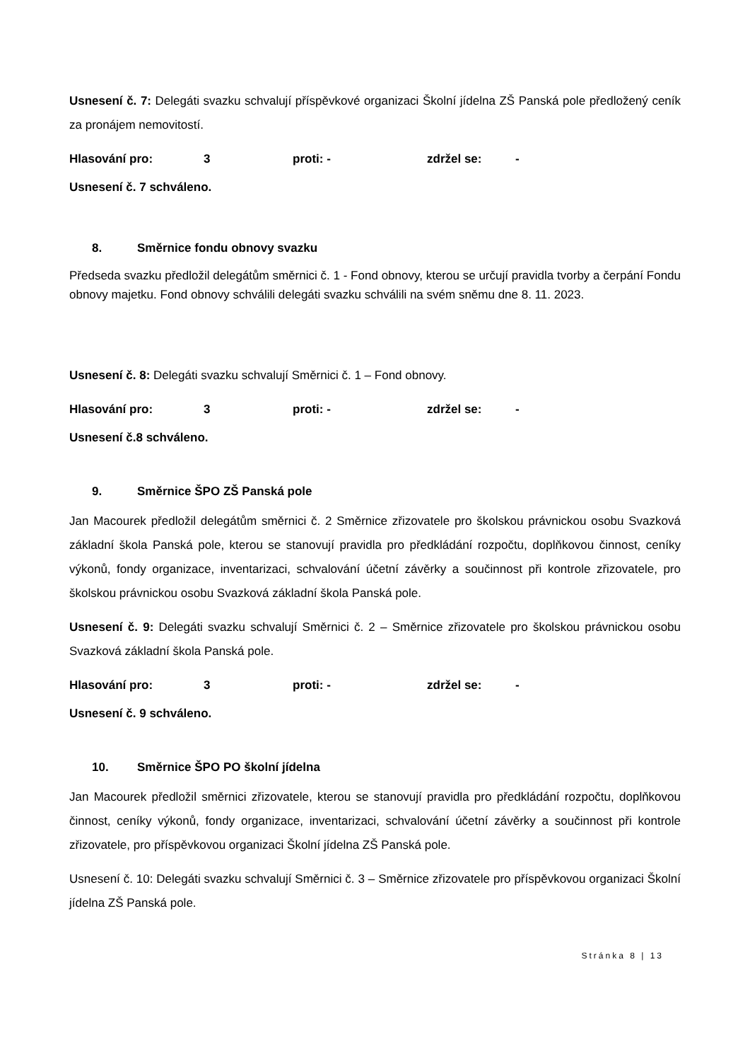Usnesení č. 7: Delegáti svazku schvalují příspěvkové organizaci Školní jídelna ZŠ Panská pole předložený ceník za pronájem nemovitostí.
Hlasování pro: 3 proti: - zdržel se: -
Usnesení č. 7 schváleno.
8. Směrnice fondu obnovy svazku
Předseda svazku předložil delegátům směrnici č. 1 - Fond obnovy, kterou se určují pravidla tvorby a čerpání Fondu obnovy majetku. Fond obnovy schválili delegáti svazku schválili na svém sněmu dne 8. 11. 2023.
Usnesení č. 8: Delegáti svazku schvalují Směrnici č. 1 – Fond obnovy.
Hlasování pro: 3 proti: - zdržel se: -
Usnesení č.8 schváleno.
9. Směrnice ŠPO ZŠ Panská pole
Jan Macourek předložil delegátům směrnici č. 2 Směrnice zřizovatele pro školskou právnickou osobu Svazková základní škola Panská pole, kterou se stanovují pravidla pro předkládání rozpočtu, doplňkovou činnost, ceníky výkonů, fondy organizace, inventarizaci, schvalování účetní závěrky a součinnost při kontrole zřizovatele, pro školskou právnickou osobu Svazková základní škola Panská pole.
Usnesení č. 9: Delegáti svazku schvalují Směrnici č. 2 – Směrnice zřizovatele pro školskou právnickou osobu Svazková základní škola Panská pole.
Hlasování pro: 3 proti: - zdržel se: -
Usnesení č. 9 schváleno.
10. Směrnice ŠPO PO školní jídelna
Jan Macourek předložil směrnici zřizovatele, kterou se stanovují pravidla pro předkládání rozpočtu, doplňkovou činnost, ceníky výkonů, fondy organizace, inventarizaci, schvalování účetní závěrky a součinnost při kontrole zřizovatele, pro příspěvkovou organizaci Školní jídelna ZŠ Panská pole.
Usnesení č. 10: Delegáti svazku schvalují Směrnici č. 3 – Směrnice zřizovatele pro příspěvkovou organizaci Školní jídelna ZŠ Panská pole.
Stránka 8 | 13